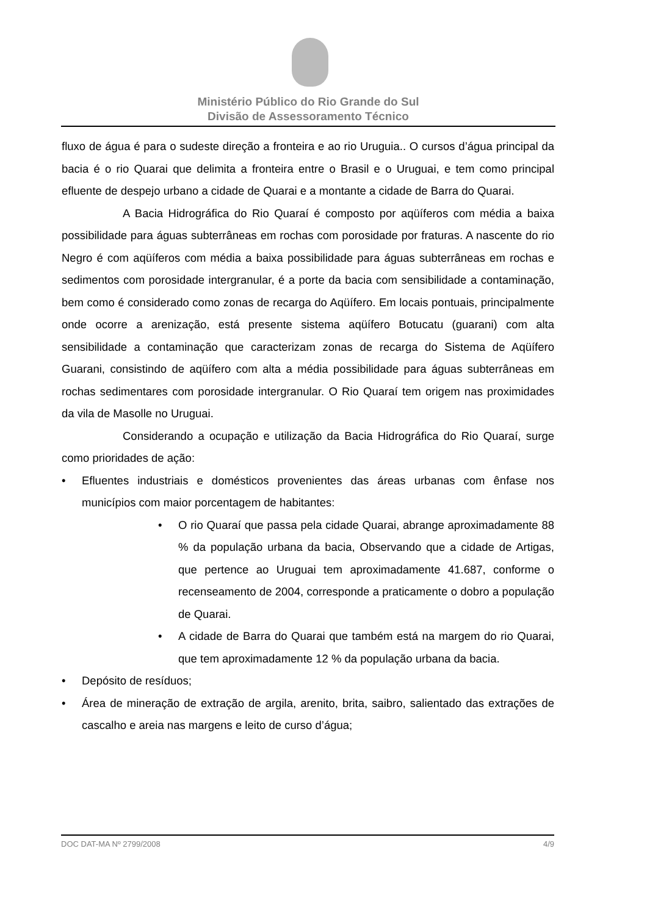Ministério Público do Rio Grande do Sul
Divisão de Assessoramento Técnico
fluxo de água é para o sudeste direção a fronteira e ao rio Uruguia.. O cursos d’água principal da bacia é o rio Quarai que delimita a fronteira entre o Brasil e o Uruguai, e tem como principal efluente de despejo urbano a cidade de Quarai e a montante a cidade de Barra do Quarai.
A Bacia Hidrográfica do Rio Quaraí é composto por aqüíferos com média a baixa possibilidade para águas subterrâneas em rochas com porosidade por fraturas. A nascente do rio Negro é com aqüíferos com média a baixa possibilidade para águas subterrâneas em rochas e sedimentos com porosidade intergranular, é a porte da bacia com sensibilidade a contaminação, bem como é considerado como zonas de recarga do Aqüífero. Em locais pontuais, principalmente onde ocorre a arenização, está presente sistema aqüífero Botucatu (guarani) com alta sensibilidade a contaminação que caracterizam zonas de recarga do Sistema de Aqüífero Guarani, consistindo de aqüífero com alta a média possibilidade para águas subterrâneas em rochas sedimentares com porosidade intergranular. O Rio Quaraí tem origem nas proximidades da vila de Masolle no Uruguai.
Considerando a ocupação e utilização da Bacia Hidrográfica do Rio Quaraí, surge como prioridades de ação:
• Efluentes industriais e domésticos provenientes das áreas urbanas com ênfase nos municípios com maior porcentagem de habitantes:
• O rio Quaraí que passa pela cidade Quarai, abrange aproximadamente 88 % da população urbana da bacia, Observando que a cidade de Artigas, que pertence ao Uruguai tem aproximadamente 41.687, conforme o recenseamento de 2004, corresponde a praticamente o dobro a população de Quarai.
• A cidade de Barra do Quarai que também está na margem do rio Quarai, que tem aproximadamente 12 % da população urbana da bacia.
• Depósito de resíduos;
• Área de mineração de extração de argila, arenito, brita, saibro, salientado das extrações de cascalho e areia nas margens e leito de curso d’água;
DOC DAT-MA Nº 2799/2008 4/9